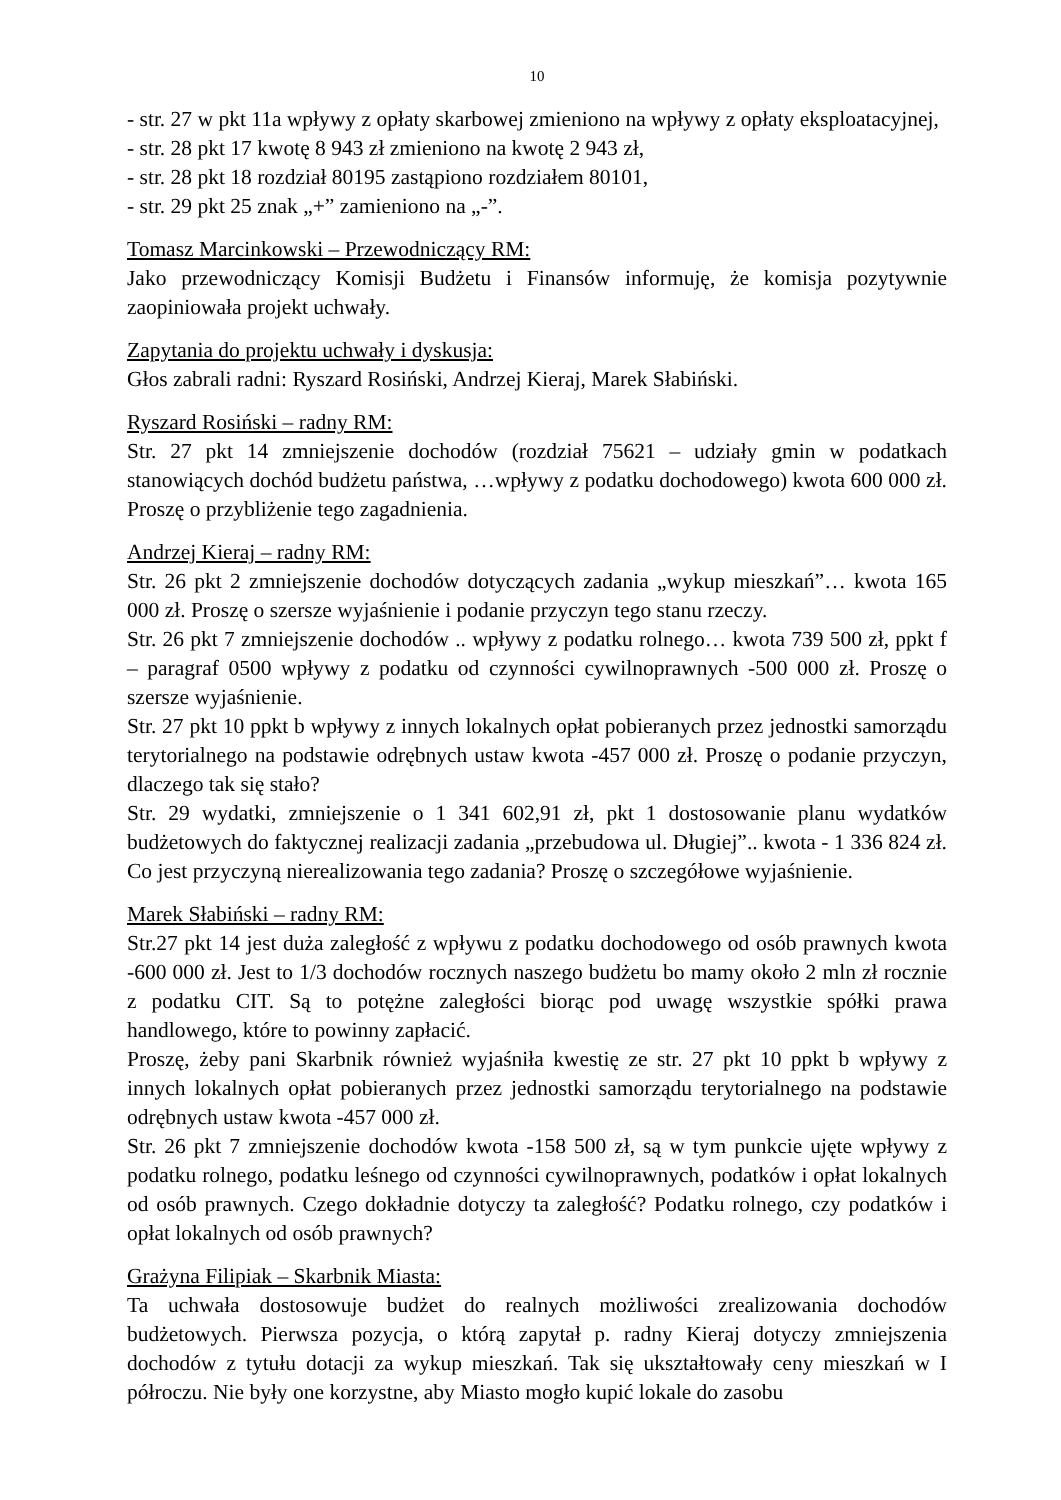10
- str. 27 w pkt 11a wpływy z opłaty skarbowej zmieniono na wpływy z opłaty eksploatacyjnej,
- str. 28 pkt 17 kwotę 8 943 zł zmieniono na kwotę 2 943 zł,
- str. 28 pkt 18 rozdział 80195 zastąpiono rozdziałem 80101,
- str. 29 pkt 25 znak „+” zamieniono na „-”.
Tomasz Marcinkowski – Przewodniczący RM:
Jako przewodniczący Komisji Budżetu i Finansów informuję, że komisja pozytywnie zaopiniowała projekt uchwały.
Zapytania do projektu uchwały i dyskusja:
Głos zabrali radni: Ryszard Rosiński, Andrzej Kieraj, Marek Słabiński.
Ryszard Rosiński – radny RM:
Str. 27 pkt 14 zmniejszenie dochodów (rozdział 75621 – udziały gmin w podatkach stanowiących dochód budżetu państwa, …wpływy z podatku dochodowego) kwota 600 000 zł. Proszę o przybliżenie tego zagadnienia.
Andrzej Kieraj – radny RM:
Str. 26 pkt 2 zmniejszenie dochodów dotyczących zadania „wykup mieszkań”… kwota 165 000 zł. Proszę o szersze wyjaśnienie i podanie przyczyn tego stanu rzeczy.
Str. 26 pkt 7 zmniejszenie dochodów .. wpływy z podatku rolnego… kwota 739 500 zł, ppkt f – paragraf 0500 wpływy z podatku od czynności cywilnoprawnych -500 000 zł. Proszę o szersze wyjaśnienie.
Str. 27 pkt 10 ppkt b wpływy z innych lokalnych opłat pobieranych przez jednostki samorządu terytorialnego na podstawie odrębnych ustaw kwota -457 000 zł. Proszę o podanie przyczyn, dlaczego tak się stało?
Str. 29 wydatki, zmniejszenie o 1 341 602,91 zł, pkt 1 dostosowanie planu wydatków budżetowych do faktycznej realizacji zadania „przebudowa ul. Długiej”.. kwota - 1 336 824 zł. Co jest przyczyną nierealizowania tego zadania? Proszę o szczegółowe wyjaśnienie.
Marek Słabiński – radny RM:
Str.27 pkt 14 jest duża zaległość z wpływu z podatku dochodowego od osób prawnych kwota -600 000 zł. Jest to 1/3 dochodów rocznych naszego budżetu bo mamy około 2 mln zł rocznie z podatku CIT. Są to potężne zaległości biorąc pod uwagę wszystkie spółki prawa handlowego, które to powinny zapłacić.
Proszę, żeby pani Skarbnik również wyjaśniła kwestię ze str. 27 pkt 10 ppkt b wpływy z innych lokalnych opłat pobieranych przez jednostki samorządu terytorialnego na podstawie odrębnych ustaw kwota -457 000 zł.
Str. 26 pkt 7 zmniejszenie dochodów kwota -158 500 zł, są w tym punkcie ujęte wpływy z podatku rolnego, podatku leśnego od czynności cywilnoprawnych, podatków i opłat lokalnych od osób prawnych. Czego dokładnie dotyczy ta zaległość? Podatku rolnego, czy podatków i opłat lokalnych od osób prawnych?
Grażyna Filipiak – Skarbnik Miasta:
Ta uchwała dostosowuje budżet do realnych możliwości zrealizowania dochodów budżetowych. Pierwsza pozycja, o którą zapytał p. radny Kieraj dotyczy zmniejszenia dochodów z tytułu dotacji za wykup mieszkań. Tak się ukształtowały ceny mieszkań w I półroczu. Nie były one korzystne, aby Miasto mogło kupić lokale do zasobu